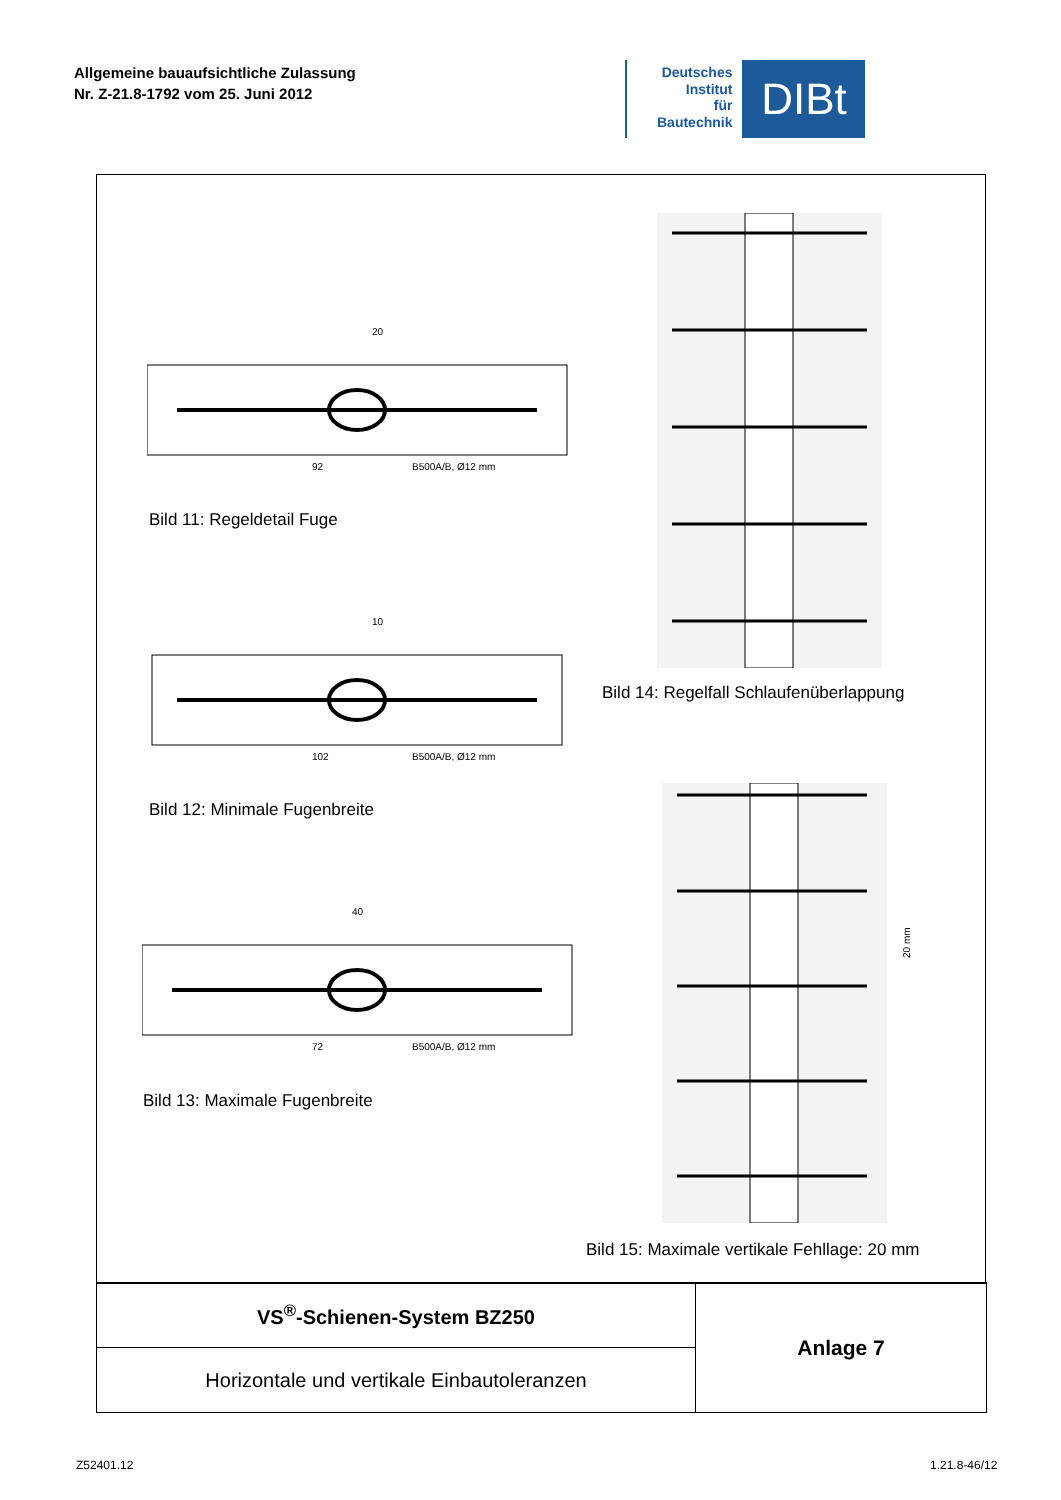Allgemeine bauaufsichtliche Zulassung
Nr. Z-21.8-1792 vom 25. Juni 2012
Deutsches
Institut
für
Bautechnik
DIBt
92
B500A/B, Ø12 mm
20
Bild 11: Regeldetail Fuge
102
B500A/B, Ø12 mm
10
Bild 12: Minimale Fugenbreite
72
B500A/B, Ø12 mm
40
Bild 13: Maximale Fugenbreite
Bild 14: Regelfall Schlaufenüberlappung
20 mm
Bild 15: Maximale vertikale Fehllage: 20 mm
| VS<sup>®</sup>-Schienen-System BZ250 | Anlage 7 |
| Horizontale und vertikale Einbautoleranzen | |
Z52401.12 1.21.8-46/12